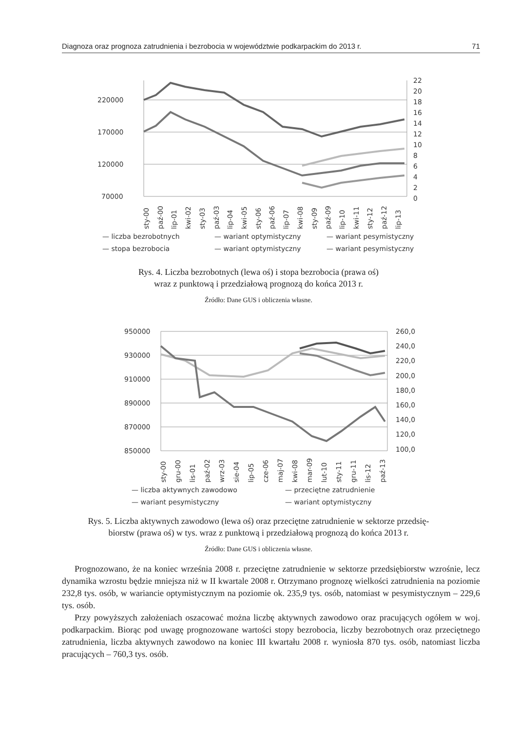Diagnoza oraz prognoza zatrudnienia i bezrobocia w województwie podkarpackim do 2013 r. 71
220000
170000
120000
70000
22
20
18
16
14
12
10
8
6
4
2
0
sty-00
paź-00
lip-01
kwi-02
sty-03
paź-03
lip-04
kwi-05
sty-06
paź-06
lip-07
kwi-08
sty-09
paź-09
lip-10
kwi-11
sty-12
paź-12
lip-13
— liczba bezrobotnych
— wariant optymistyczny
— wariant pesymistyczny
— stopa bezrobocia
— wariant optymistyczny
— wariant pesymistyczny
Rys. 4. Liczba bezrobotnych (lewa oś) i stopa bezrobocia (prawa oś)
wraz z punktową i przedziałową prognozą do końca 2013 r.
Źródło: Dane GUS i obliczenia własne.
950000
930000
910000
890000
870000
850000
260,0
240,0
220,0
200,0
180,0
160,0
140,0
120,0
100,0
sty-00
gru-00
lis-01
paź-02
wrz-03
sie-04
lip-05
cze-06
maj-07
kwi-08
mar-09
lut-10
sty-11
gru-11
lis-12
paź-13
— liczba aktywnych zawodowo
— przeciętne zatrudnienie
— wariant pesymistyczny
— wariant optymistyczny
Rys. 5. Liczba aktywnych zawodowo (lewa oś) oraz przeciętne zatrudnienie w sektorze przedsię-
biorstw (prawa oś) w tys. wraz z punktową i przedziałową prognozą do końca 2013 r.
Źródło: Dane GUS i obliczenia własne.
Prognozowano, że na koniec września 2008 r. przeciętne zatrudnienie w sektorze przedsiębiorstw wzrośnie, lecz dynamika wzrostu będzie mniejsza niż w II kwartale 2008 r. Otrzymano prognozę wielkości zatrudnienia na poziomie 232,8 tys. osób, w wariancie optymistycznym na poziomie ok. 235,9 tys. osób, natomiast w pesymistycznym – 229,6 tys. osób.
Przy powyższych założeniach oszacować można liczbę aktywnych zawodowo oraz pracujących ogółem w woj. podkarpackim. Biorąc pod uwagę prognozowane wartości stopy bezrobocia, liczby bezrobotnych oraz przeciętnego zatrudnienia, liczba aktywnych zawodowo na koniec III kwartału 2008 r. wyniosła 870 tys. osób, natomiast liczba pracujących – 760,3 tys. osób.